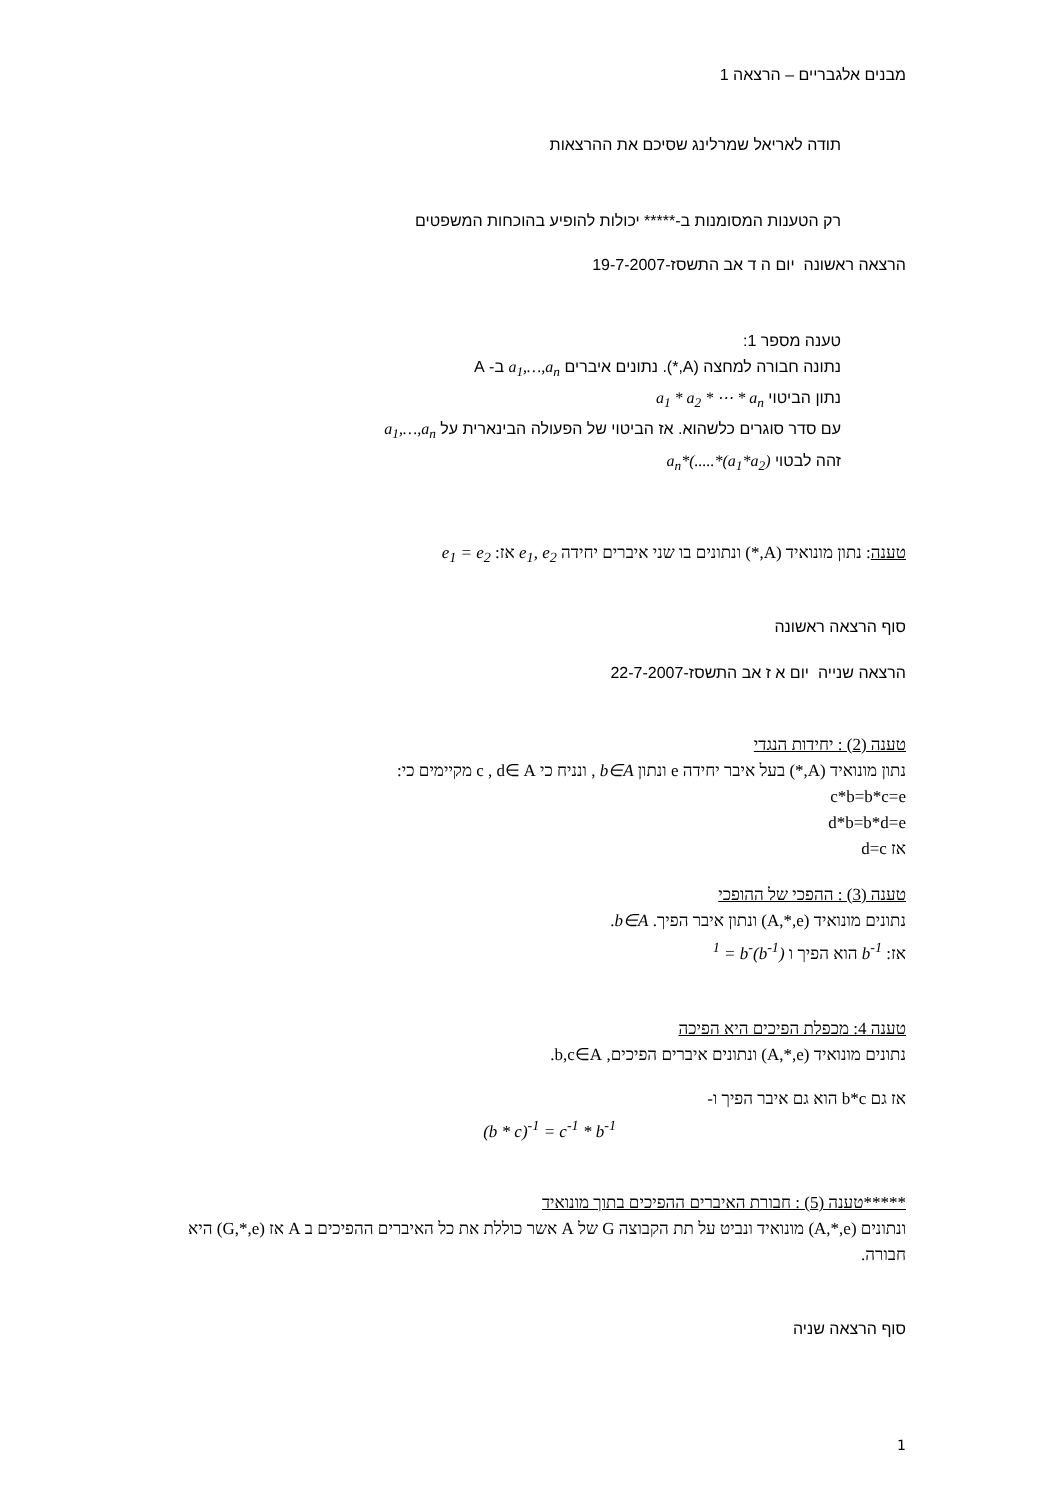מבנים אלגבריים – הרצאה 1
תודה לאריאל שמרלינג שסיכם את ההרצאות
רק הטענות המסומנות ב-***** יכולות להופיע בהוכחות המשפטים
הרצאה ראשונה יום ה ד אב התשסז-19-7-2007
טענה מספר 1:
נתונה חבורה למחצה (A,*). נתונים איברים a<sub>1</sub>,…,a<sub>n</sub> ב- A
נתון הביטוי a<sub>1</sub> * a<sub>2</sub> * ⋯ * a<sub>n</sub>
עם סדר סוגרים כלשהוא. אז הביטוי של הפעולה הבינארית על a<sub>1</sub>,…,a<sub>n</sub>
זהה לבטוי (a<sub>1</sub>*a<sub>2</sub>)*.....)*a<sub>n</sub>
טענה: נתון מונואיד (A,*) ונתונים בו שני איברים יחידה e<sub>1</sub>, e<sub>2</sub> אז: e<sub>1</sub> = e<sub>2</sub>
סוף הרצאה ראשונה
הרצאה שנייה יום א ז אב התשסז-22-7-2007
טענה (2) : יחידות הנגדי
נתון מונואיד (A,*) בעל איבר יחידה e ונתון b∈A , ונניח כי c , d∈ A מקיימים כי:
c*b=b*c=e
d*b=b*d=e
אז d=c
טענה (3) : ההפכי של ההופכי
נתונים מונואיד (A,*,e) ונתון איבר הפיך. b∈A.
אז: b<sup>-1</sup> הוא הפיך ו (b<sup>-1</sup>)<sup>-1</sup> = b
טענה 4: מכפלת הפיכים היא הפיכה
נתונים מונואיד (A,*,e) ונתונים איברים הפיכים, b,c∈A.
אז גם b*c הוא גם איבר הפיך ו-
(b * c)<sup>-1</sup> = c<sup>-1</sup> * b<sup>-1</sup>
*****טענה (5) : חבורת האיברים ההפיכים בתוך מונואיד
ונתונים (A,*,e) מונואיד ונביט על תת הקבוצה G של A אשר כוללת את כל האיברים ההפיכים ב A אז (G,*,e) היא חבורה.
סוף הרצאה שניה
1